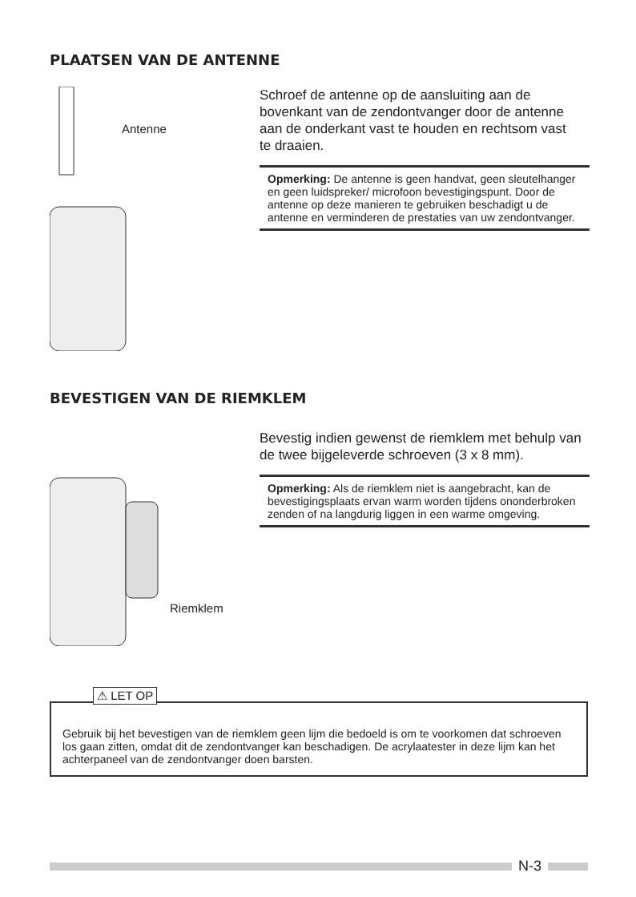PLAATSEN VAN DE ANTENNE
Antenne
Schroef de antenne op de aansluiting aan de bovenkant van de zendontvanger door de antenne aan de onderkant vast te houden en rechtsom vast te draaien.
Opmerking: De antenne is geen handvat, geen sleutelhanger en geen luidspreker/ microfoon bevestigingspunt. Door de antenne op deze manieren te gebruiken beschadigt u de antenne en verminderen de prestaties van uw zendontvanger.
BEVESTIGEN VAN DE RIEMKLEM
Riemklem
Bevestig indien gewenst de riemklem met behulp van de twee bijgeleverde schroeven (3 x 8 mm).
Opmerking: Als de riemklem niet is aangebracht, kan de bevestigingsplaats ervan warm worden tijdens ononderbroken zenden of na langdurig liggen in een warme omgeving.
⚠ LET OP
Gebruik bij het bevestigen van de riemklem geen lijm die bedoeld is om te voorkomen dat schroeven los gaan zitten, omdat dit de zendontvanger kan beschadigen. De acrylaatester in deze lijm kan het achterpaneel van de zendontvanger doen barsten.
N-3